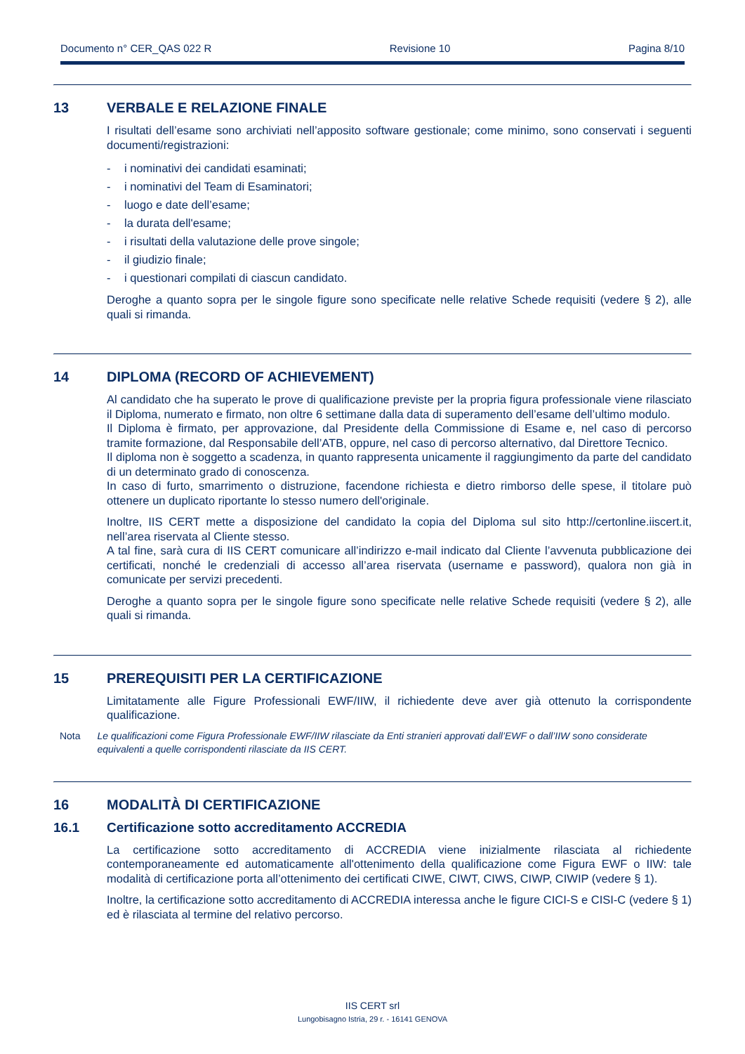Documento n° CER_QAS 022 R Revisione 10 Pagina 8/10
13 VERBALE E RELAZIONE FINALE
I risultati dell’esame sono archiviati nell’apposito software gestionale; come minimo, sono conservati i seguenti documenti/registrazioni:
- i nominativi dei candidati esaminati;
- i nominativi del Team di Esaminatori;
- luogo e date dell’esame;
- la durata dell'esame;
- i risultati della valutazione delle prove singole;
- il giudizio finale;
- i questionari compilati di ciascun candidato.
Deroghe a quanto sopra per le singole figure sono specificate nelle relative Schede requisiti (vedere § 2), alle quali si rimanda.
14 DIPLOMA (RECORD OF ACHIEVEMENT)
Al candidato che ha superato le prove di qualificazione previste per la propria figura professionale viene rilasciato il Diploma, numerato e firmato, non oltre 6 settimane dalla data di superamento dell’esame dell’ultimo modulo.
Il Diploma è firmato, per approvazione, dal Presidente della Commissione di Esame e, nel caso di percorso tramite formazione, dal Responsabile dell’ATB, oppure, nel caso di percorso alternativo, dal Direttore Tecnico.
Il diploma non è soggetto a scadenza, in quanto rappresenta unicamente il raggiungimento da parte del candidato di un determinato grado di conoscenza.
In caso di furto, smarrimento o distruzione, facendone richiesta e dietro rimborso delle spese, il titolare può ottenere un duplicato riportante lo stesso numero dell'originale.
Inoltre, IIS CERT mette a disposizione del candidato la copia del Diploma sul sito http://certonline.iiscert.it, nell’area riservata al Cliente stesso.
A tal fine, sarà cura di IIS CERT comunicare all’indirizzo e-mail indicato dal Cliente l’avvenuta pubblicazione dei certificati, nonché le credenziali di accesso all’area riservata (username e password), qualora non già in comunicate per servizi precedenti.
Deroghe a quanto sopra per le singole figure sono specificate nelle relative Schede requisiti (vedere § 2), alle quali si rimanda.
15 PREREQUISITI PER LA CERTIFICAZIONE
Limitatamente alle Figure Professionali EWF/IIW, il richiedente deve aver già ottenuto la corrispondente qualificazione.
Nota Le qualificazioni come Figura Professionale EWF/IIW rilasciate da Enti stranieri approvati dall’EWF o dall’IIW sono considerate equivalenti a quelle corrispondenti rilasciate da IIS CERT.
16 MODALITÀ DI CERTIFICAZIONE
16.1 Certificazione sotto accreditamento ACCREDIA
La certificazione sotto accreditamento di ACCREDIA viene inizialmente rilasciata al richiedente contemporaneamente ed automaticamente all'ottenimento della qualificazione come Figura EWF o IIW: tale modalità di certificazione porta all’ottenimento dei certificati CIWE, CIWT, CIWS, CIWP, CIWIP (vedere § 1).
Inoltre, la certificazione sotto accreditamento di ACCREDIA interessa anche le figure CICI-S e CISI-C (vedere § 1) ed è rilasciata al termine del relativo percorso.
IIS CERT srl
Lungobisagno Istria, 29 r. - 16141 GENOVA